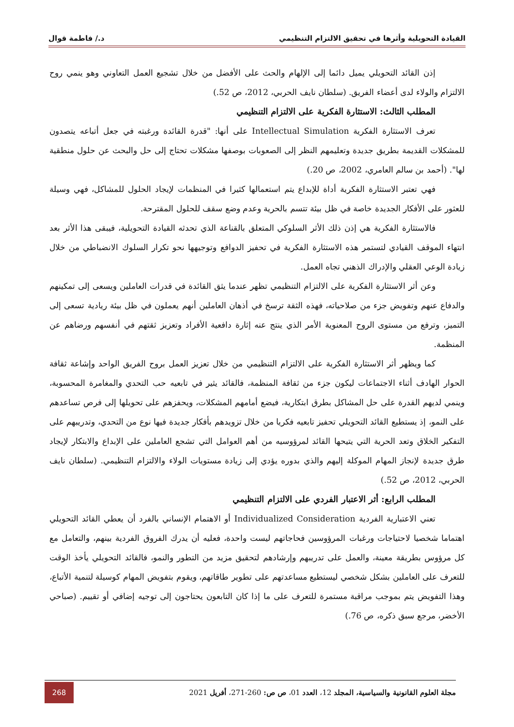القيادة التحويلية وأثرها في تحقيق الالتزام التنظيمي د./ فاطمة قوال
إذن القائد التحويلي يميل دائما إلى الإلهام والحث على الأفضل من خلال تشجيع العمل التعاوني وهو ينمي روح الالتزام والولاء لدى أعضاء الفريق. (سلطان نايف الحربي، 2012، ص 52.)
المطلب الثالث: الاستثارة الفكرية على الالتزام التنظيمي
تعرف الاستثارة الفكرية Intellectual Simulation على أنها: "قدرة القائدة ورغبته في جعل أتباعه يتصدون للمشكلات القديمة بطريق جديدة وتعليمهم النظر إلى الصعوبات بوصفها مشكلات تحتاج إلى حل والبحث عن حلول منطقية لها". (أحمد بن سالم العامري، 2002، ص 20.)
فهي تعتبر الاستثارة الفكرية أداة للإبداع يتم استعمالها كثيرا في المنظمات لإيجاد الحلول للمشاكل، فهي وسيلة للعثور على الأفكار الجديدة خاصة في ظل بيئة تتسم بالحرية وعدم وضع سقف للحلول المقترحة.
فالاستثارة الفكرية هي إذن ذلك الأثر السلوكي المتعلق بالقناعة الذي تحدثه القيادة التحويلية، فيبقى هذا الأثر بعد انتهاء الموقف القيادي لتستمر هذه الاستثارة الفكرية في تحفيز الدوافع وتوجيهها نحو تكرار السلوك الانضباطي من خلال زيادة الوعي العقلي والإدراك الذهني تجاه العمل.
وعن أثر الاستثارة الفكرية على الالتزام التنظيمي تظهر عندما يثق القائدة في قدرات العاملين ويسعى إلى تمكينهم والدفاع عنهم وتفويض جزء من صلاحياته، فهذه الثقة ترسخ في أذهان العاملين أنهم يعملون في ظل بيئة ريادية تسعى إلى التميز، وترفع من مستوى الروح المعنوية الأمر الذي ينتج عنه إثارة دافعية الأفراد وتعزيز ثقتهم في أنفسهم ورضاهم عن المنظمة.
كما ويظهر أثر الاستثارة الفكرية على الالتزام التنظيمي من خلال تعزيز العمل بروح الفريق الواحد وإشاعة ثقافة الحوار الهادف أثناء الاجتماعات ليكون جزء من ثقافة المنظمة، فالقائد يثير في تابعيه حب التحدي والمغامرة المحسوبة، وينمي لديهم القدرة على حل المشاكل بطرق ابتكارية، فيضع أمامهم المشكلات، ويحفزهم على تحويلها إلى فرص تساعدهم على النمو، إذ يستطيع القائد التحويلي تحفيز تابعيه فكريا من خلال تزويدهم بأفكار جديدة فيها نوع من التحدي، وتدريبهم على التفكير الخلاق وتعد الحرية التي يتيحها القائد لمرؤوسيه من أهم العوامل التي تشجع العاملين على الإبداع والابتكار لإيجاد طرق جديدة لإنجاز المهام الموكلة إليهم والذي بدوره يؤدي إلى زيادة مستويات الولاء والالتزام التنظيمي. (سلطان نايف الحربي، 2012، ص 52.)
المطلب الرابع: أثر الاعتبار الفردي على الالتزام التنظيمي
تعني الاعتبارية الفردية Individualized Consideration أو الاهتمام الإنساني بالفرد أن يعطي القائد التحويلي اهتماما شخصيا لاحتياجات ورغبات المرؤوسين فحاجاتهم ليست واحدة، فعليه أن يدرك الفروق الفردية بينهم، والتعامل مع كل مرؤوس بطريقة معينة، والعمل على تدريبهم وإرشادهم لتحقيق مزيد من التطور والنمو، فالقائد التحويلي يأخذ الوقت للتعرف على العاملين بشكل شخصي ليستطيع مساعدتهم على تطوير طاقاتهم، ويقوم بتفويض المهام كوسيلة لتنمية الأتباع، وهذا التفويض يتم بموجب مراقبة مستمرة للتعرف على ما إذا كان التابعون يحتاجون إلى توجيه إضافي أو تقييم. (صباحي الأخضر، مرجع سبق ذكره، ص 76.)
مجلة العلوم القانونية والسياسية، المجلد 12، العدد 01، ص ص: 260-271، أفريل 2021 268